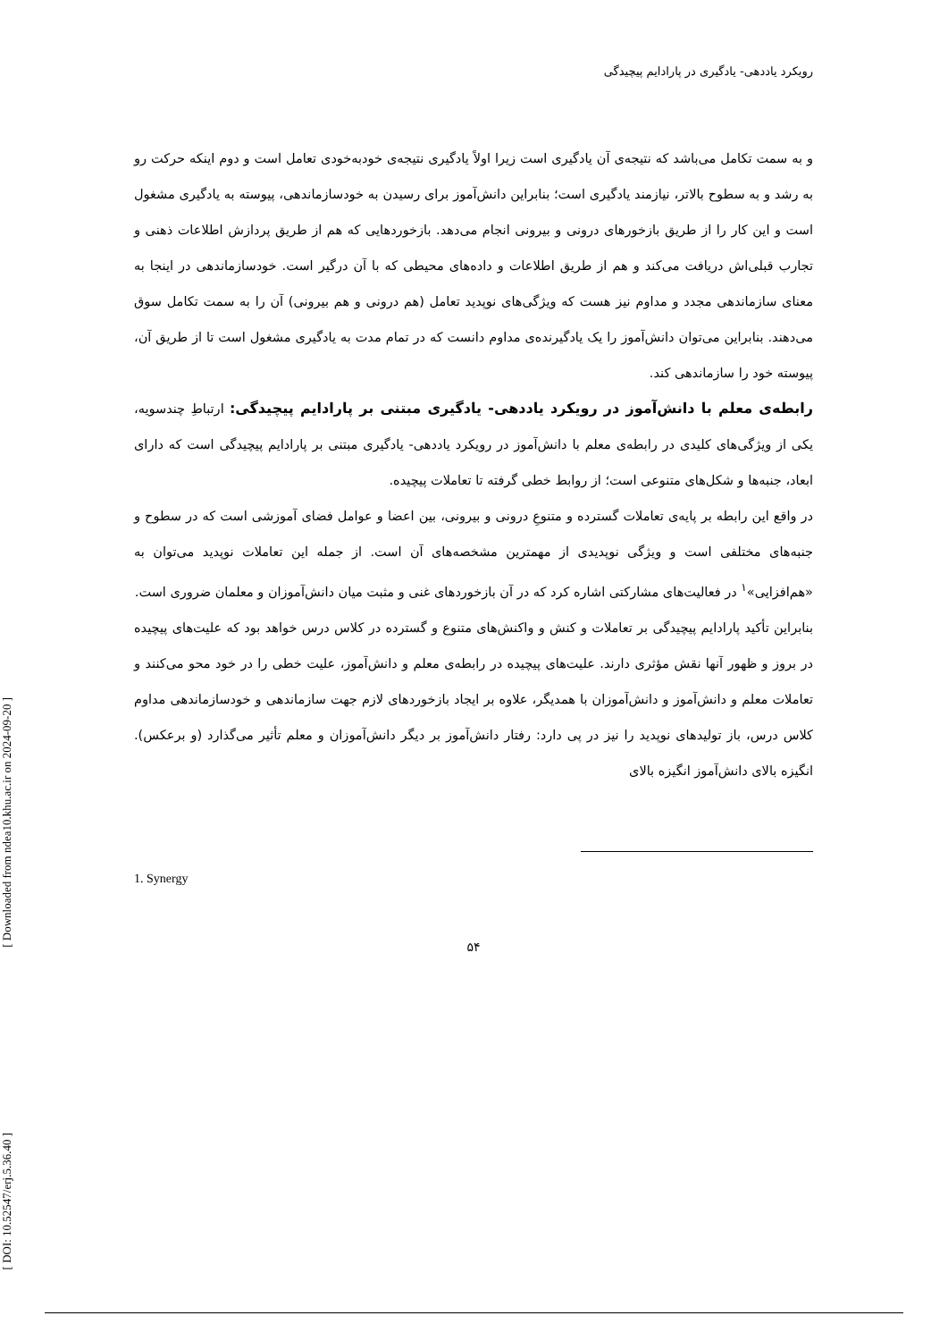رویکرد یاددهی- یادگیری در پارادایم پیچیدگی
و به سمت تکامل می‌باشد که نتیجه‌ی آن یادگیری است زیرا اولاً یادگیری نتیجه‌ی خودبه‌خودی تعامل است و دوم اینکه حرکت رو به رشد و به سطوح بالاتر، نیازمند یادگیری است؛ بنابراین دانش‌آموز برای رسیدن به خودسازماندهی، پیوسته به یادگیری مشغول است و این کار را از طریق بازخورهای درونی و بیرونی انجام می‌دهد. بازخوردهایی که هم از طریق پردازش اطلاعات ذهنی و تجارب قبلی‌اش دریافت می‌کند و هم از طریق اطلاعات و داده‌های محیطی که با آن درگیر است. خودسازماندهی در اینجا به معنای سازماندهی مجدد و مداوم نیز هست که ویژگی‌های نوپدید تعامل (هم درونی و هم بیرونی) آن را به سمت تکامل سوق می‌دهند. بنابراین می‌توان دانش‌آموز را یک یادگیرنده‌ی مداوم دانست که در تمام مدت به یادگیری مشغول است تا از طریق آن، پیوسته خود را سازماندهی کند.
رابطه‌ی معلم با دانش‌آموز در رویکرد یاددهی- یادگیری مبتنی بر پارادایم پیچیدگی: ارتباطِ چندسویه، یکی از ویژگی‌های کلیدی در رابطه‌ی معلم با دانش‌آموز در رویکرد یاددهی- یادگیری مبتنی بر پارادایم پیچیدگی است که دارای ابعاد، جنبه‌ها و شکل‌های متنوعی است؛ از روابط خطی گرفته تا تعاملات پیچیده.
در واقع این رابطه بر پایه‌ی تعاملات گسترده و متنوعِ درونی و بیرونی، بین اعضا و عوامل فضای آموزشی است که در سطوح و جنبه‌های مختلفی است و ویژگی نوپدیدی از مهمترین مشخصه‌های آن است. از جمله این تعاملات نوپدید می‌توان به «هم‌افزایی»<sup>۱</sup> در فعالیت‌های مشارکتی اشاره کرد که در آن بازخوردهای غنی و مثبت میان دانش‌آموزان و معلمان ضروری است.
بنابراین تأکید پارادایم پیچیدگی بر تعاملات و کنش و واکنش‌های متنوع و گسترده در کلاس درس خواهد بود که علیت‌های پیچیده در بروز و ظهور آنها نقش مؤثری دارند. علیت‌های پیچیده در رابطه‌ی معلم و دانش‌آموز، علیت خطی را در خود محو می‌کنند و تعاملات معلم و دانش‌آموز و دانش‌آموزان با همدیگر، علاوه بر ایجاد بازخوردهای لازم جهت سازماندهی و خودسازماندهی مداوم کلاس درس، باز تولیدهای نوپدید را نیز در پی دارد: رفتار دانش‌آموز بر دیگر دانش‌آموزان و معلم تأثیر می‌گذارد (و برعکس). انگیزه بالای دانش‌آموز انگیزه بالای
1. Synergy
۵۴
[ Downloaded from ndea10.khu.ac.ir on 2024-09-20 ]
[ DOI: 10.52547/erj.5.36.40 ]